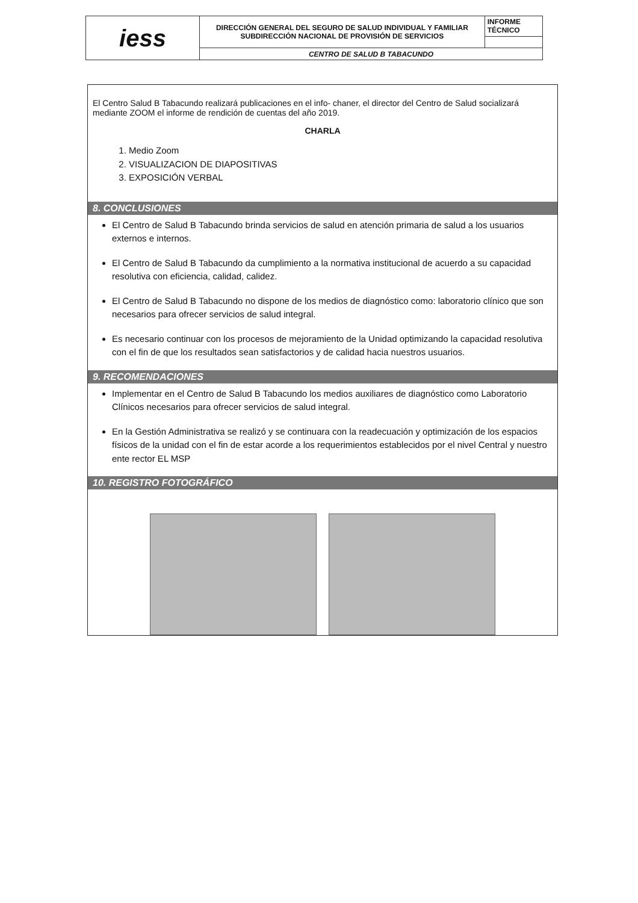| iess | DIRECCIÓN GENERAL DEL SEGURO DE SALUD INDIVIDUAL Y FAMILIAR SUBDIRECCIÓN NACIONAL DE PROVISIÓN DE SERVICIOS | INFORME TÉCNICO |
| | CENTRO DE SALUD B TABACUNDO | |
El Centro Salud B Tabacundo realizará publicaciones en el info- chaner, el director del Centro de Salud socializará mediante ZOOM el informe de rendición de cuentas del año 2019.
CHARLA
1. Medio Zoom
2. VISUALIZACION DE DIAPOSITIVAS
3. EXPOSICIÓN VERBAL
8. CONCLUSIONES
El Centro de Salud B Tabacundo brinda servicios de salud en atención primaria de salud a los usuarios externos e internos.
El Centro de Salud B Tabacundo da cumplimiento a la normativa institucional de acuerdo a su capacidad resolutiva con eficiencia, calidad, calidez.
El Centro de Salud B Tabacundo no dispone de los medios de diagnóstico como: laboratorio clínico que son necesarios para ofrecer servicios de salud integral.
Es necesario continuar con los procesos de mejoramiento de la Unidad optimizando la capacidad resolutiva con el fin de que los resultados sean satisfactorios y de calidad hacia nuestros usuarios.
9. RECOMENDACIONES
Implementar en el Centro de Salud B Tabacundo los medios auxiliares de diagnóstico como Laboratorio Clínicos necesarios para ofrecer servicios de salud integral.
En la Gestión Administrativa se realizó y se continuara con la readecuación y optimización de los espacios físicos de la unidad con el fin de estar acorde a los requerimientos establecidos por el nivel Central y nuestro ente rector EL MSP
10. REGISTRO FOTOGRÁFICO